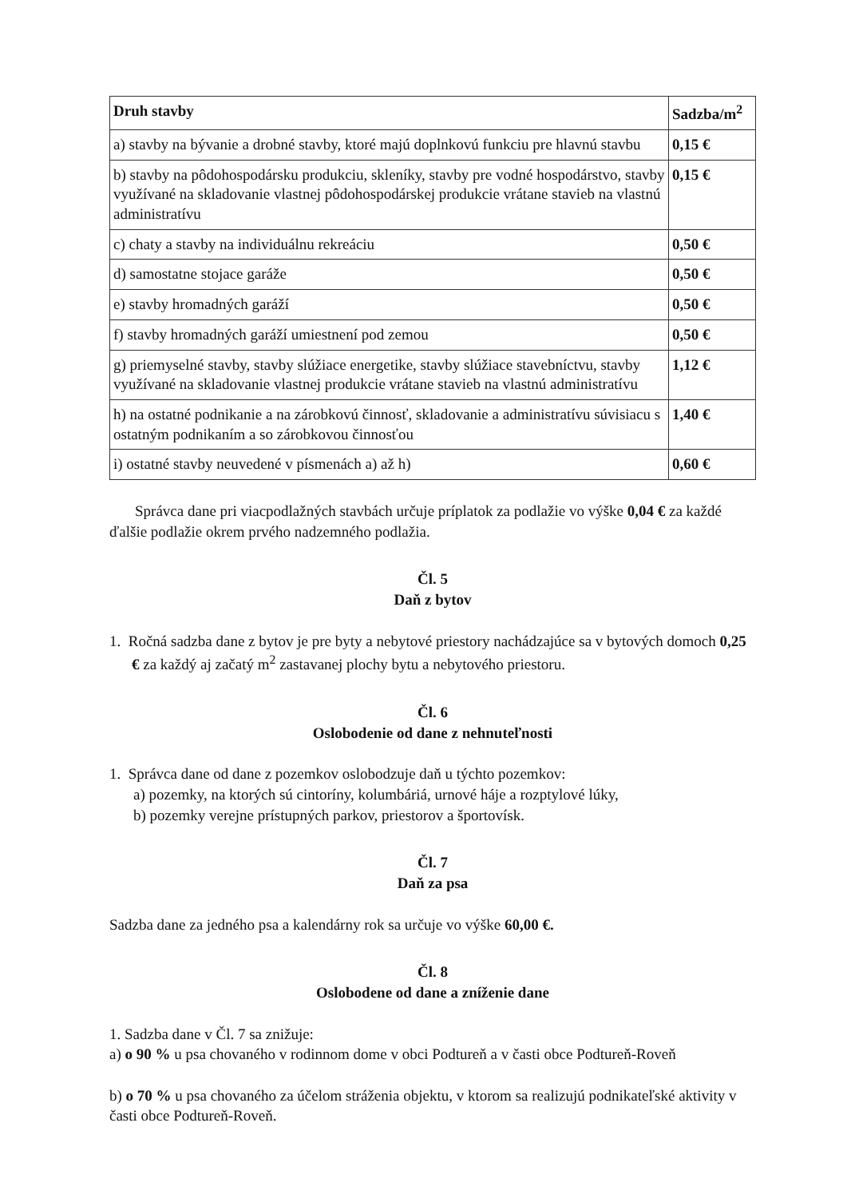| Druh stavby | Sadzba/m<sup>2</sup> |
| --- | --- |
| a) stavby na bývanie a drobné stavby, ktoré majú doplnkovú funkciu pre hlavnú stavbu | 0,15 € |
| b) stavby na pôdohospodársku produkciu, skleníky, stavby pre vodné hospodárstvo, stavby využívané na skladovanie vlastnej pôdohospodárskej produkcie vrátane stavieb na vlastnú administratívu | 0,15 € |
| c) chaty a stavby na individuálnu rekreáciu | 0,50 € |
| d) samostatne stojace garáže | 0,50 € |
| e) stavby hromadných garáží | 0,50 € |
| f) stavby hromadných garáží umiestnení pod zemou | 0,50 € |
| g) priemyselné stavby, stavby slúžiace energetike, stavby slúžiace stavebníctvu, stavby využívané na skladovanie vlastnej produkcie vrátane stavieb na vlastnú administratívu | 1,12 € |
| h) na ostatné podnikanie a na zárobkovú činnosť, skladovanie a administratívu súvisiacu s ostatným podnikaním a so zárobkovou činnosťou | 1,40 € |
| i) ostatné stavby neuvedené v písmenách a) až h) | 0,60 € |
Správca dane pri viacpodlažných stavbách určuje príplatok za podlažie vo výške 0,04 € za každé ďalšie podlažie okrem prvého nadzemného podlažia.
Čl. 5
Daň z bytov
1. Ročná sadzba dane z bytov je pre byty a nebytové priestory nachádzajúce sa v bytových domoch 0,25 € za každý aj začatý m<sup>2</sup> zastavanej plochy bytu a nebytového priestoru.
Čl. 6
Oslobodenie od dane z nehnuteľnosti
1. Správca dane od dane z pozemkov oslobodzuje daň u týchto pozemkov:
a) pozemky, na ktorých sú cintoríny, kolumbáriá, urnové háje a rozptylové lúky,
b) pozemky verejne prístupných parkov, priestorov a športovísk.
Čl. 7
Daň za psa
Sadzba dane za jedného psa a kalendárny rok sa určuje vo výške 60,00 €.
Čl. 8
Oslobodene od dane a zníženie dane
1. Sadzba dane v Čl. 7 sa znižuje:
a) o 90 % u psa chovaného v rodinnom dome v obci Podtureň a v časti obce Podtureň-Roveň
b) o 70 % u psa chovaného za účelom stráženia objektu, v ktorom sa realizujú podnikateľské aktivity v časti obce Podtureň-Roveň.